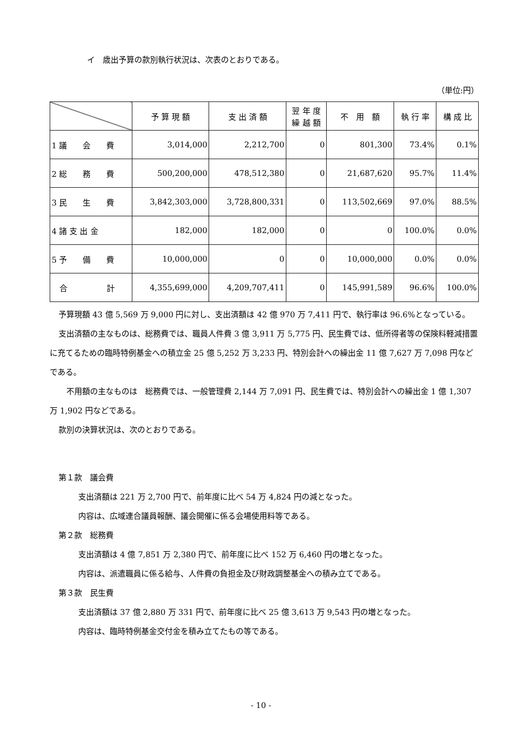イ　歳出予算の款別執行状況は、次表のとおりである。
（単位:円）
| | 予 算 現 額 | 支 出 済 額 | 翌 年 度 繰 越 額 | 不 用 額 | 執 行 率 | 構 成 比 |
| --- | --- | --- | --- | --- | --- | --- |
| 1 議 会 費 | 3,014,000 | 2,212,700 | 0 | 801,300 | 73.4% | 0.1% |
| 2 総 務 費 | 500,200,000 | 478,512,380 | 0 | 21,687,620 | 95.7% | 11.4% |
| 3 民 生 費 | 3,842,303,000 | 3,728,800,331 | 0 | 113,502,669 | 97.0% | 88.5% |
| 4 諸 支 出 金 | 182,000 | 182,000 | 0 | 0 | 100.0% | 0.0% |
| 5 予 備 費 | 10,000,000 | 0 | 0 | 10,000,000 | 0.0% | 0.0% |
| 合 計 | 4,355,699,000 | 4,209,707,411 | 0 | 145,991,589 | 96.6% | 100.0% |
予算現額 43 億 5,569 万 9,000 円に対し、支出済額は 42 億 970 万 7,411 円で、執行率は 96.6%となっている。
支出済額の主なものは、総務費では、職員人件費 3 億 3,911 万 5,775 円、民生費では、低所得者等の保険料軽減措置に充てるための臨時特例基金への積立金 25 億 5,252 万 3,233 円、特別会計への繰出金 11 億 7,627 万 7,098 円などである。
　不用額の主なものは　総務費では、一般管理費 2,144 万 7,091 円、民生費では、特別会計への繰出金 1 億 1,307 万 1,902 円などである。
款別の決算状況は、次のとおりである。
第１款　議会費
支出済額は 221 万 2,700 円で、前年度に比べ 54 万 4,824 円の減となった。
内容は、広域連合議員報酬、議会開催に係る会場使用料等である。
第２款　総務費
支出済額は 4 億 7,851 万 2,380 円で、前年度に比べ 152 万 6,460 円の増となった。
内容は、派遣職員に係る給与、人件費の負担金及び財政調整基金への積み立てである。
第３款　民生費
支出済額は 37 億 2,880 万 331 円で、前年度に比べ 25 億 3,613 万 9,543 円の増となった。
内容は、臨時特例基金交付金を積み立てたもの等である。
- 10 -